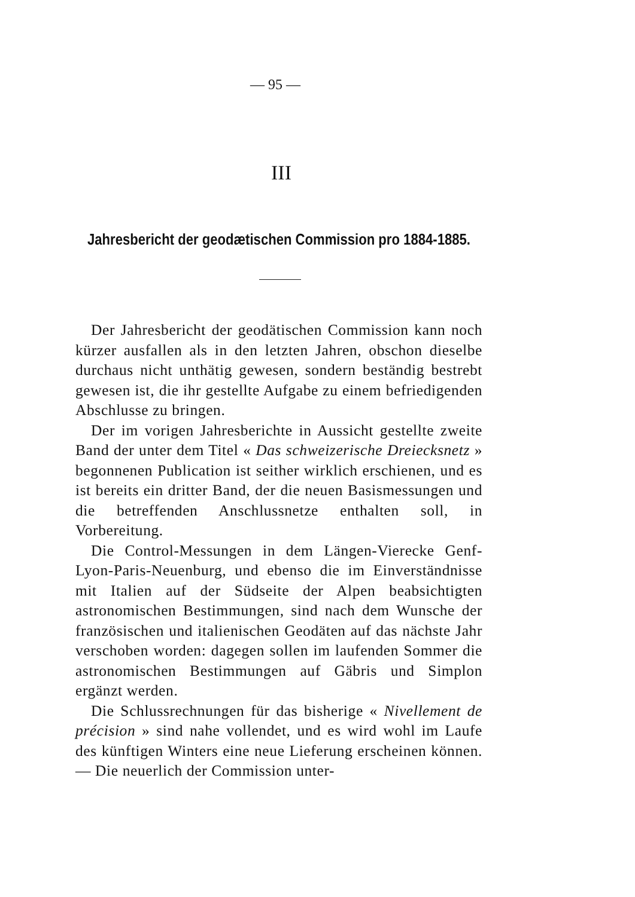— 95 —
III
Jahresbericht der geodætischen Commission pro 1884-1885.
Der Jahresbericht der geodätischen Commission kann noch kürzer ausfallen als in den letzten Jahren, obschon dieselbe durchaus nicht unthätig gewesen, sondern beständig bestrebt gewesen ist, die ihr gestellte Aufgabe zu einem befriedigenden Abschlusse zu bringen.
Der im vorigen Jahresberichte in Aussicht gestellte zweite Band der unter dem Titel « Das schweizerische Dreiecksnetz » begonnenen Publication ist seither wirklich erschienen, und es ist bereits ein dritter Band, der die neuen Basismessungen und die betreffenden Anschlussnetze enthalten soll, in Vorbereitung.
Die Control-Messungen in dem Längen-Vierecke Genf-Lyon-Paris-Neuenburg, und ebenso die im Einverständnisse mit Italien auf der Südseite der Alpen beabsichtigten astronomischen Bestimmungen, sind nach dem Wunsche der französischen und italienischen Geodäten auf das nächste Jahr verschoben worden: dagegen sollen im laufenden Sommer die astronomischen Bestimmungen auf Gäbris und Simplon ergänzt werden.
Die Schlussrechnungen für das bisherige « Nivellement de précision » sind nahe vollendet, und es wird wohl im Laufe des künftigen Winters eine neue Lieferung erscheinen können. — Die neuerlich der Commission unter-